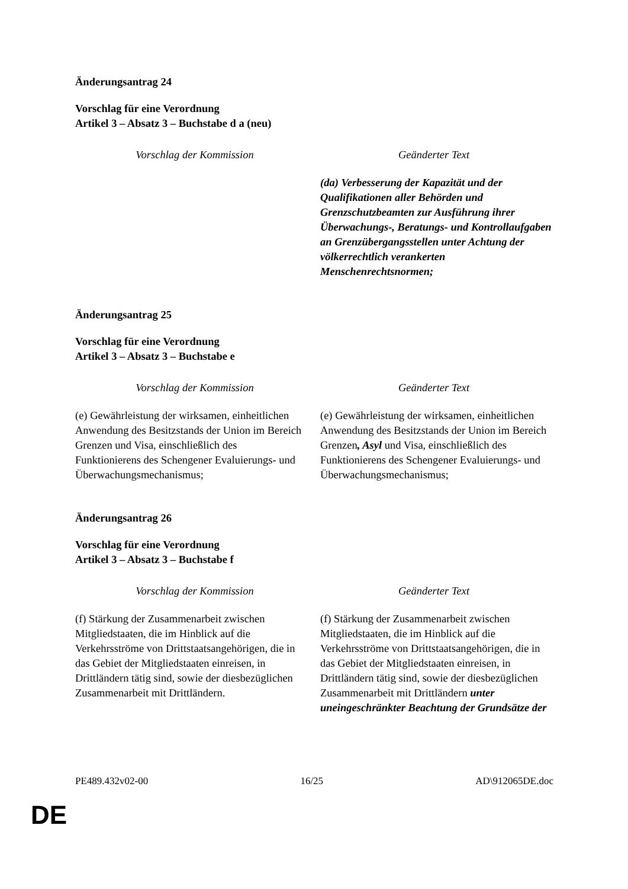Änderungsantrag 24
Vorschlag für eine Verordnung
Artikel 3 – Absatz 3 – Buchstabe d a (neu)
| Vorschlag der Kommission | Geänderter Text |
| --- | --- |
| | (da) Verbesserung der Kapazität und der Qualifikationen aller Behörden und Grenzschutzbeamten zur Ausführung ihrer Überwachungs-, Beratungs- und Kontrollaufgaben an Grenzübergangsstellen unter Achtung der völkerrechtlich verankerten Menschenrechtsnormen; |
Änderungsantrag 25
Vorschlag für eine Verordnung
Artikel 3 – Absatz 3 – Buchstabe e
| Vorschlag der Kommission | Geänderter Text |
| --- | --- |
| (e) Gewährleistung der wirksamen, einheitlichen Anwendung des Besitzstands der Union im Bereich Grenzen und Visa, einschließlich des Funktionierens des Schengener Evaluierungs- und Überwachungsmechanismus; | (e) Gewährleistung der wirksamen, einheitlichen Anwendung des Besitzstands der Union im Bereich Grenzen , Asyl und Visa, einschließlich des Funktionierens des Schengener Evaluierungs- und Überwachungsmechanismus; |
Änderungsantrag 26
Vorschlag für eine Verordnung
Artikel 3 – Absatz 3 – Buchstabe f
| Vorschlag der Kommission | Geänderter Text |
| --- | --- |
| (f) Stärkung der Zusammenarbeit zwischen Mitgliedstaaten, die im Hinblick auf die Verkehrsströme von Drittstaatsangehörigen, die in das Gebiet der Mitgliedstaaten einreisen, in Drittländern tätig sind, sowie der diesbezüglichen Zusammenarbeit mit Drittländern. | (f) Stärkung der Zusammenarbeit zwischen Mitgliedstaaten, die im Hinblick auf die Verkehrsströme von Drittstaatsangehörigen, die in das Gebiet der Mitgliedstaaten einreisen, in Drittländern tätig sind, sowie der diesbezüglichen Zusammenarbeit mit Drittländern unter uneingeschränkter Beachtung der Grundsätze der |
PE489.432v02-00 16/25 AD\912065DE.doc
DE